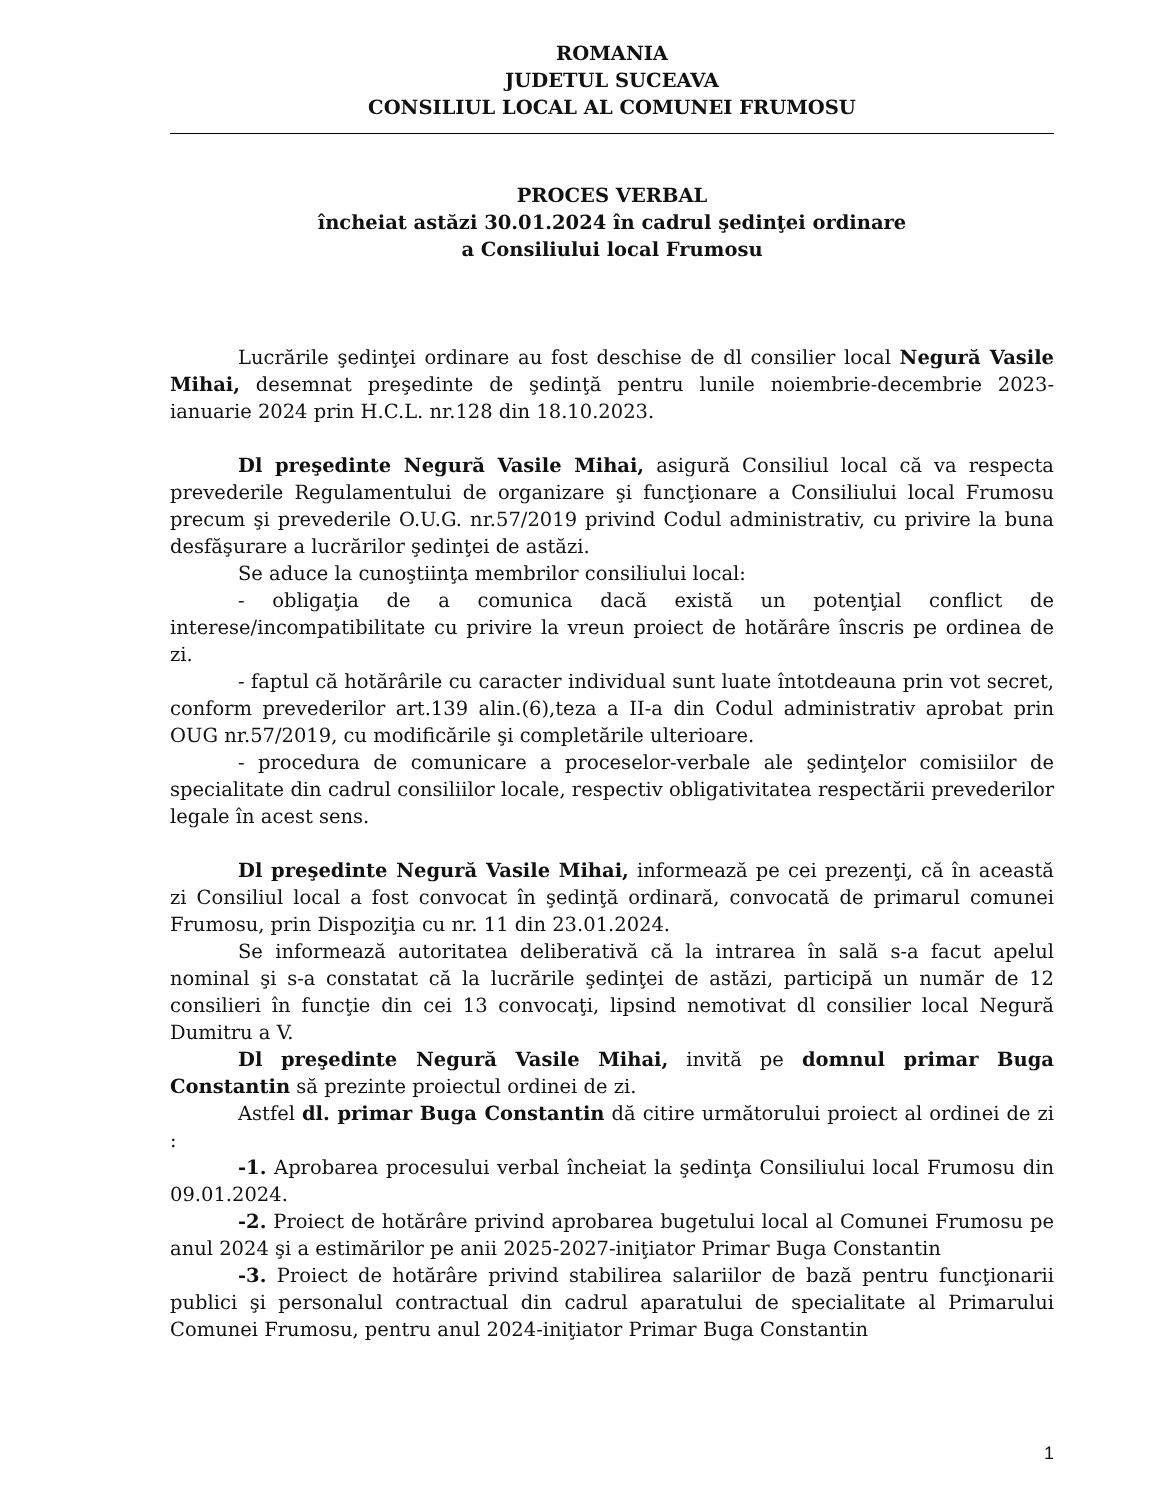ROMANIA
JUDETUL SUCEAVA
CONSILIUL LOCAL AL COMUNEI FRUMOSU
PROCES VERBAL
încheiat astăzi 30.01.2024 în cadrul şedinţei ordinare
a Consiliului local Frumosu
Lucrările şedinţei ordinare au fost deschise de dl consilier local Negură Vasile Mihai, desemnat preşedinte de şedinţă pentru lunile noiembrie-decembrie 2023-ianuarie 2024 prin H.C.L. nr.128 din 18.10.2023.
Dl preşedinte Negură Vasile Mihai, asigură Consiliul local că va respecta prevederile Regulamentului de organizare şi funcţionare a Consiliului local Frumosu precum şi prevederile O.U.G. nr.57/2019 privind Codul administrativ, cu privire la buna desfăşurare a lucrărilor şedinţei de astăzi.
Se aduce la cunoştiinţa membrilor consiliului local:
- obligaţia de a comunica dacă există un potenţial conflict de interese/incompatibilitate cu privire la vreun proiect de hotărâre înscris pe ordinea de zi.
- faptul că hotărârile cu caracter individual sunt luate întotdeauna prin vot secret, conform prevederilor art.139 alin.(6),teza a II-a din Codul administrativ aprobat prin OUG nr.57/2019, cu modificările şi completările ulterioare.
- procedura de comunicare a proceselor-verbale ale şedinţelor comisiilor de specialitate din cadrul consiliilor locale, respectiv obligativitatea respectării prevederilor legale în acest sens.
Dl preşedinte Negură Vasile Mihai, informează pe cei prezenţi, că în această zi Consiliul local a fost convocat în şedinţă ordinară, convocată de primarul comunei Frumosu, prin Dispoziţia cu nr. 11 din 23.01.2024.
Se informează autoritatea deliberativă că la intrarea în sală s-a facut apelul nominal şi s-a constatat că la lucrările şedinţei de astăzi, participă un număr de 12 consilieri în funcţie din cei 13 convocaţi, lipsind nemotivat dl consilier local Negură Dumitru a V.
Dl preşedinte Negură Vasile Mihai, invită pe domnul primar Buga Constantin să prezinte proiectul ordinei de zi.
Astfel dl. primar Buga Constantin dă citire următorului proiect al ordinei de zi :
-1. Aprobarea procesului verbal încheiat la şedinţa Consiliului local Frumosu din 09.01.2024.
-2. Proiect de hotărâre privind aprobarea bugetului local al Comunei Frumosu pe anul 2024 şi a estimărilor pe anii 2025-2027-iniţiator Primar Buga Constantin
-3. Proiect de hotărâre privind stabilirea salariilor de bază pentru funcţionarii publici şi personalul contractual din cadrul aparatului de specialitate al Primarului Comunei Frumosu, pentru anul 2024-iniţiator Primar Buga Constantin
1